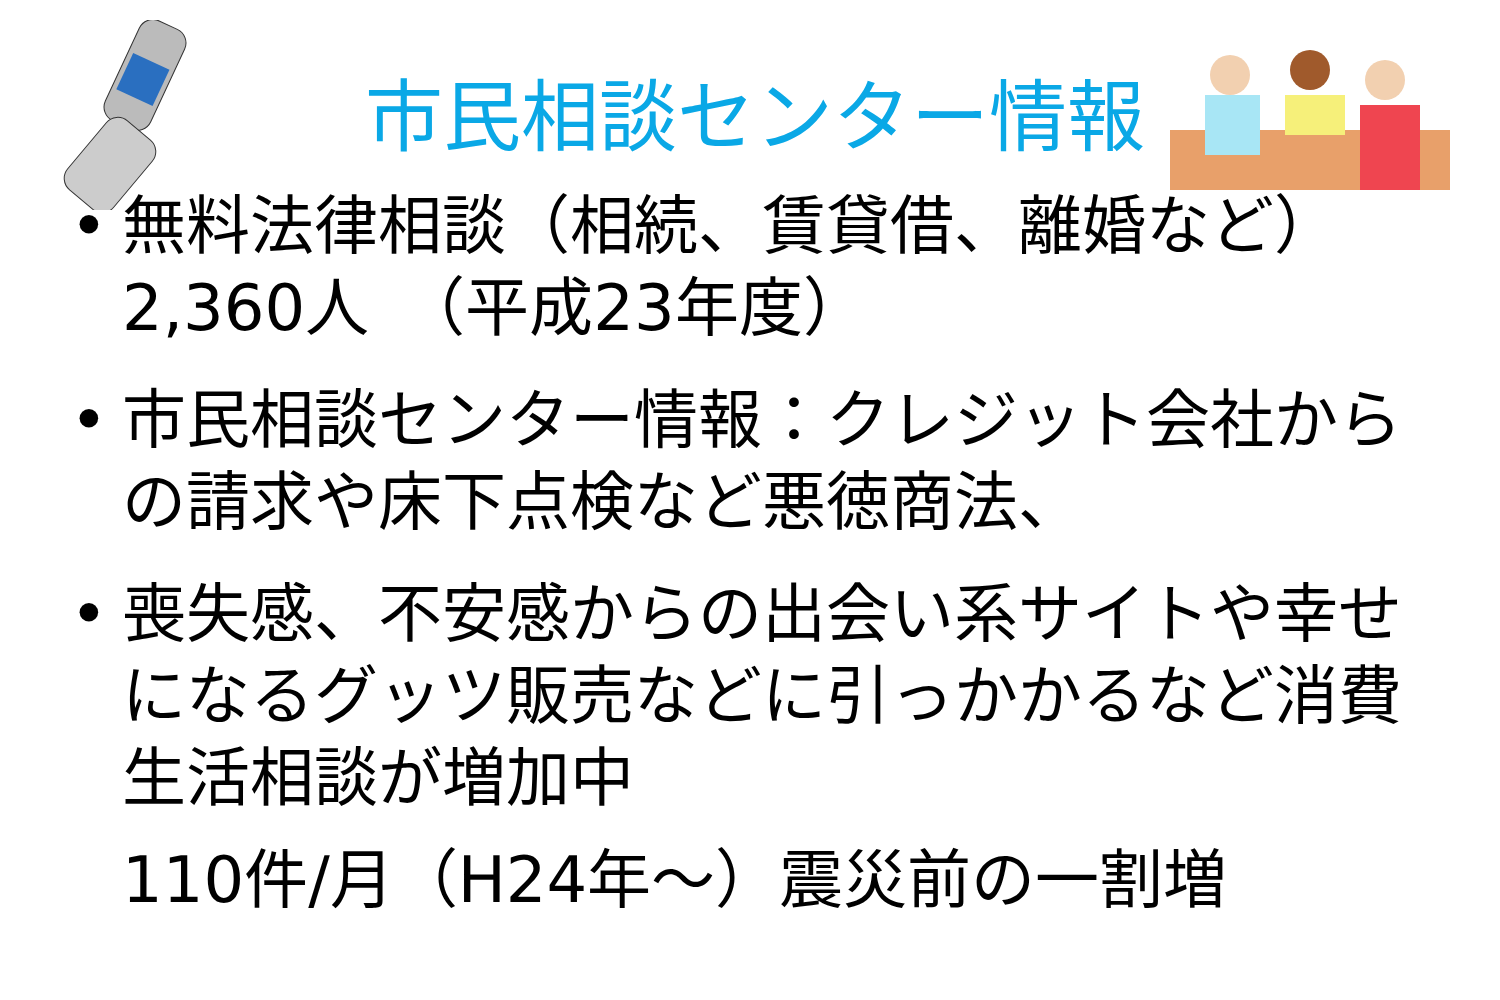市民相談センター情報
•
無料法律相談（相続、賃貸借、離婚など）
2,360人　（平成23年度）
•
市民相談センター情報：クレジット会社からの請求や床下点検など悪徳商法、
•
喪失感、不安感からの出会い系サイトや幸せになるグッツ販売などに引っかかるなど消費生活相談が増加中
110件/月（H24年～）震災前の一割増